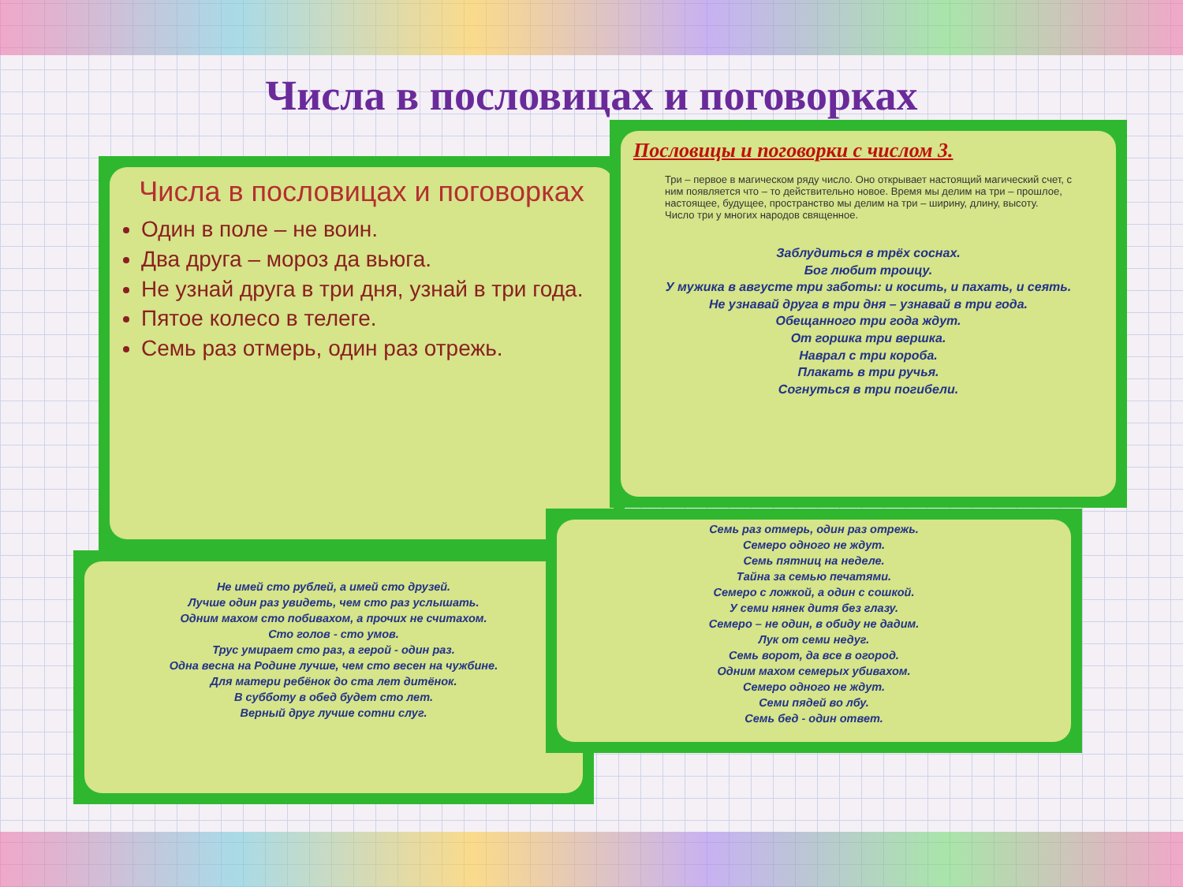Числа в пословицах и поговорках
Не имей сто рублей, а имей сто друзей.
Лучше один раз увидеть, чем сто раз услышать.
Одним махом сто побивахом, а прочих не считахом.
Сто голов - сто умов.
Трус умирает сто раз, а герой - один раз.
Одна весна на Родине лучше, чем сто весен на чужбине.
Для матери ребёнок до ста лет дитёнок.
В субботу в обед будет сто лет.
Верный друг лучше сотни слуг.
Числа в пословицах и поговорках
Один в поле – не воин.
Два друга – мороз да вьюга.
Не узнай друга в три дня, узнай в три года.
Пятое колесо в телеге.
Семь раз отмерь, один раз отрежь.
Семь раз отмерь, один раз отрежь.
Семеро одного не ждут.
Семь пятниц на неделе.
Тайна за семью печатями.
Семеро с ложкой, а один с сошкой.
У семи нянек дитя без глазу.
Семеро – не один, в обиду не дадим.
Лук от семи недуг.
Семь ворот, да все в огород.
Одним махом семерых убивахом.
Семеро одного не ждут.
Семи пядей во лбу.
Семь бед - один ответ.
Пословицы и поговорки с числом 3.
Три – первое в магическом ряду число. Оно открывает настоящий магический счет, с ним появляется что – то действительно новое. Время мы делим на три – прошлое, настоящее, будущее, пространство мы делим на три – ширину, длину, высоту.
Число три у многих народов священное.
Заблудиться в трёх соснах.
Бог любит троицу.
У мужика в августе три заботы: и косить, и пахать, и сеять.
Не узнавай друга в три дня – узнавай в три года.
Обещанного три года ждут.
От горшка три вершка.
Наврал с три короба.
Плакать в три ручья.
Согнуться в три погибели.